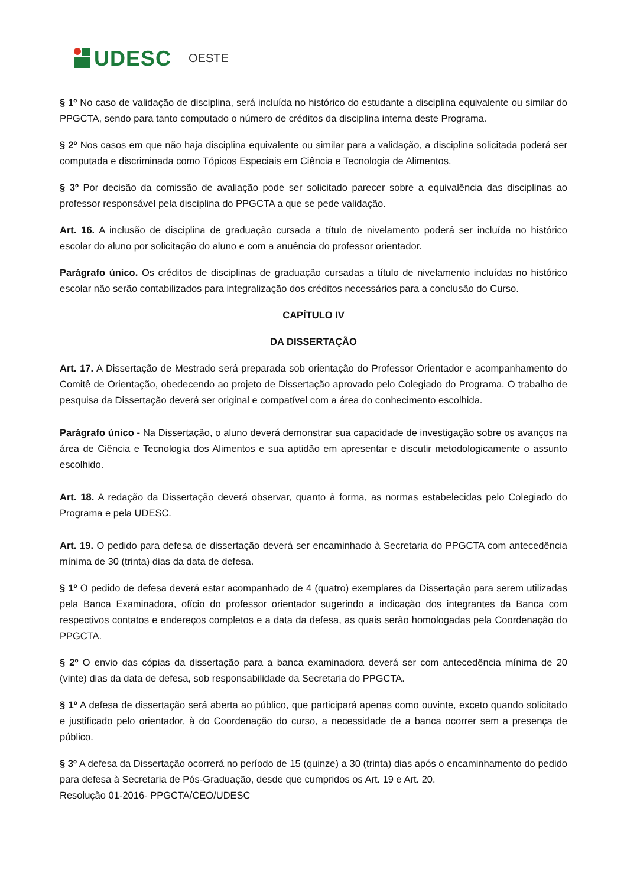UDESC OESTE
§ 1º No caso de validação de disciplina, será incluída no histórico do estudante a disciplina equivalente ou similar do PPGCTA, sendo para tanto computado o número de créditos da disciplina interna deste Programa.
§ 2º Nos casos em que não haja disciplina equivalente ou similar para a validação, a disciplina solicitada poderá ser computada e discriminada como Tópicos Especiais em Ciência e Tecnologia de Alimentos.
§ 3º Por decisão da comissão de avaliação pode ser solicitado parecer sobre a equivalência das disciplinas ao professor responsável pela disciplina do PPGCTA a que se pede validação.
Art. 16. A inclusão de disciplina de graduação cursada a título de nivelamento poderá ser incluída no histórico escolar do aluno por solicitação do aluno e com a anuência do professor orientador.
Parágrafo único. Os créditos de disciplinas de graduação cursadas a título de nivelamento incluídas no histórico escolar não serão contabilizados para integralização dos créditos necessários para a conclusão do Curso.
CAPÍTULO IV
DA DISSERTAÇÃO
Art. 17. A Dissertação de Mestrado será preparada sob orientação do Professor Orientador e acompanhamento do Comitê de Orientação, obedecendo ao projeto de Dissertação aprovado pelo Colegiado do Programa. O trabalho de pesquisa da Dissertação deverá ser original e compatível com a área do conhecimento escolhida.
Parágrafo único - Na Dissertação, o aluno deverá demonstrar sua capacidade de investigação sobre os avanços na área de Ciência e Tecnologia dos Alimentos e sua aptidão em apresentar e discutir metodologicamente o assunto escolhido.
Art. 18. A redação da Dissertação deverá observar, quanto à forma, as normas estabelecidas pelo Colegiado do Programa e pela UDESC.
Art. 19. O pedido para defesa de dissertação deverá ser encaminhado à Secretaria do PPGCTA com antecedência mínima de 30 (trinta) dias da data de defesa.
§ 1º O pedido de defesa deverá estar acompanhado de 4 (quatro) exemplares da Dissertação para serem utilizadas pela Banca Examinadora, ofício do professor orientador sugerindo a indicação dos integrantes da Banca com respectivos contatos e endereços completos e a data da defesa, as quais serão homologadas pela Coordenação do PPGCTA.
§ 2º O envio das cópias da dissertação para a banca examinadora deverá ser com antecedência mínima de 20 (vinte) dias da data de defesa, sob responsabilidade da Secretaria do PPGCTA.
§ 1º A defesa de dissertação será aberta ao público, que participará apenas como ouvinte, exceto quando solicitado e justificado pelo orientador, à do Coordenação do curso, a necessidade de a banca ocorrer sem a presença de público.
§ 3º A defesa da Dissertação ocorrerá no período de 15 (quinze) a 30 (trinta) dias após o encaminhamento do pedido para defesa à Secretaria de Pós-Graduação, desde que cumpridos os Art. 19 e Art. 20.
Resolução 01-2016- PPGCTA/CEO/UDESC